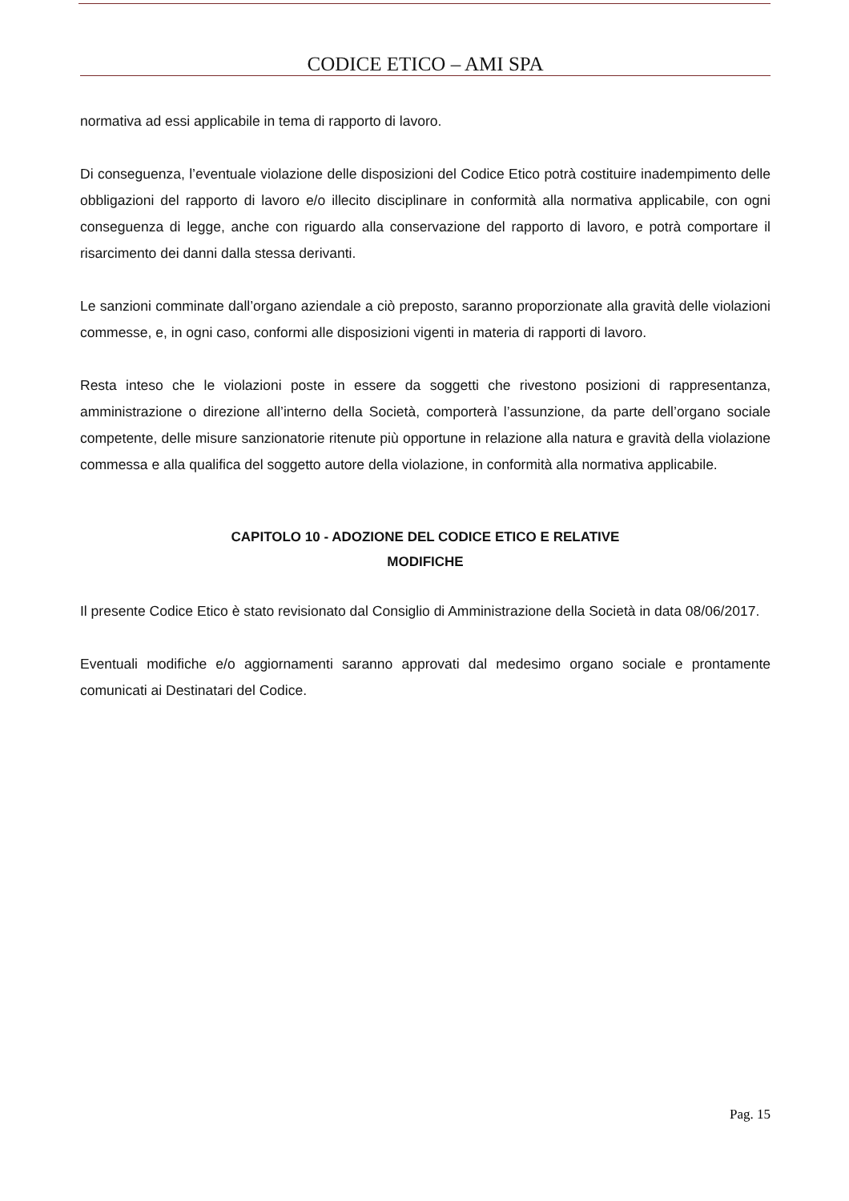CODICE ETICO – AMI SPA
normativa ad essi applicabile in tema di rapporto di lavoro.
Di conseguenza, l’eventuale violazione delle disposizioni del Codice Etico potrà costituire inadempimento delle obbligazioni del rapporto di lavoro e/o illecito disciplinare in conformità alla normativa applicabile, con ogni conseguenza di legge, anche con riguardo alla conservazione del rapporto di lavoro, e potrà comportare il risarcimento dei danni dalla stessa derivanti.
Le sanzioni comminate dall’organo aziendale a ciò preposto, saranno proporzionate alla gravità delle violazioni commesse, e, in ogni caso, conformi alle disposizioni vigenti in materia di rapporti di lavoro.
Resta inteso che le violazioni poste in essere da soggetti che rivestono posizioni di rappresentanza, amministrazione o direzione all’interno della Società, comporterà l’assunzione, da parte dell’organo sociale competente, delle misure sanzionatorie ritenute più opportune in relazione alla natura e gravità della violazione commessa e alla qualifica del soggetto autore della violazione, in conformità alla normativa applicabile.
CAPITOLO 10 - ADOZIONE DEL CODICE ETICO E RELATIVE
MODIFICHE
Il presente Codice Etico è stato revisionato dal Consiglio di Amministrazione della Società in data 08/06/2017.
Eventuali modifiche e/o aggiornamenti saranno approvati dal medesimo organo sociale e prontamente comunicati ai Destinatari del Codice.
Pag. 15